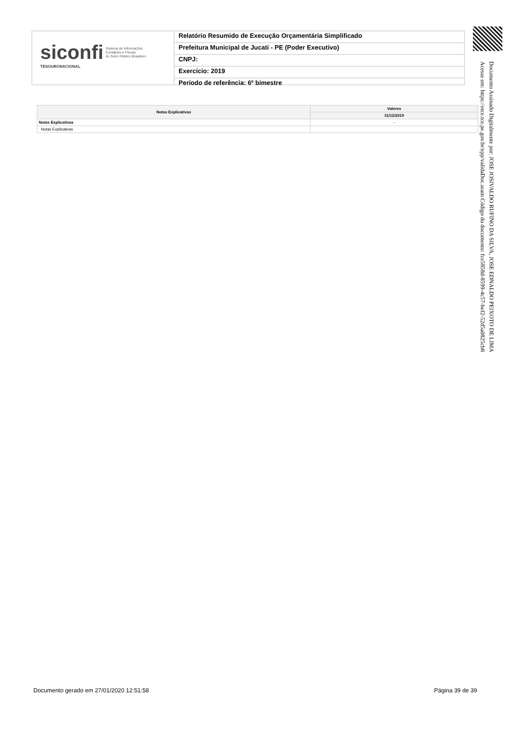siconfi Sistema de Informações
Contábeis e Fiscais
do Setor Público Brasileiro
TESOURONACIONAL
Relatório Resumido de Execução Orçamentária Simplificado
Prefeitura Municipal de Jucati - PE (Poder Executivo)
CNPJ:
Exercício: 2019
Período de referência: 6º bimestre
Documento Assinado Digitalmente por: JOSE JOSIVALDO RUFINO DA SILVA, JOSE EDNALDO PEIXOTO DE LIMA
Acesse em: https://etce.tce.pe.gov.br/epp/validaDoc.seam Código do documento: fce5858d-8599-4c57-bef2-52d5a0825cb8
| Notas Explicativas | Valores |
| --- | --- |
| | 31/12/2019 |
| Notas Explicativas | - |
| Notas Explicativas | |
Documento gerado em 27/01/2020 12:51:58
Página 39 de 39